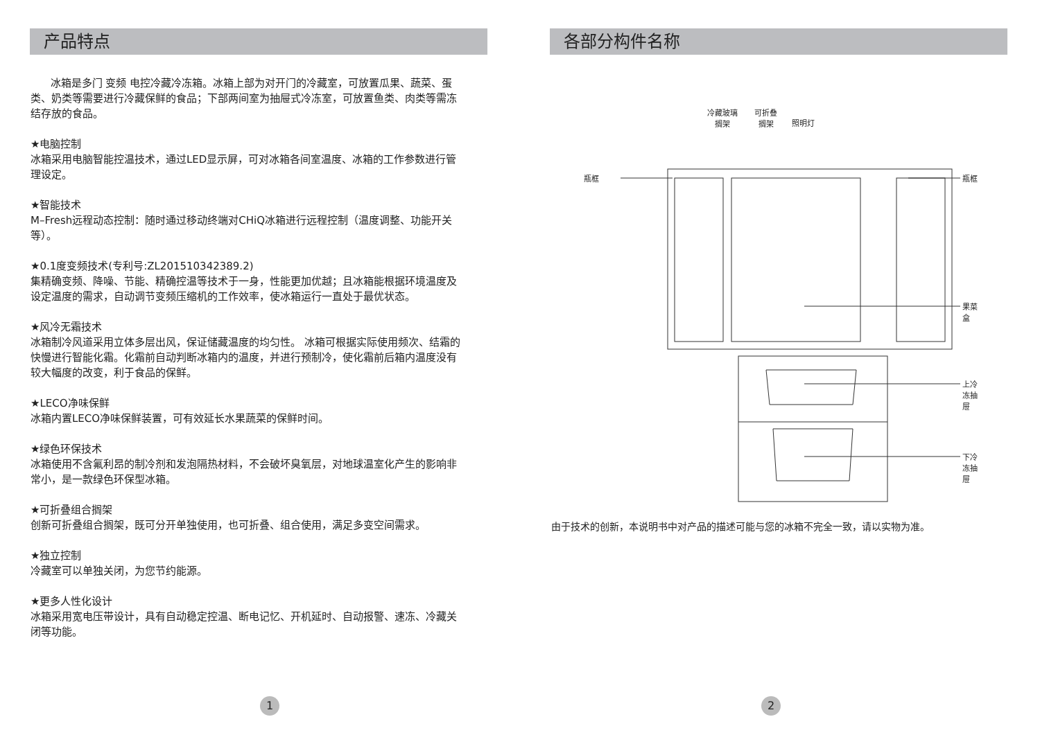产品特点
冰箱是多门 变频 电控冷藏冷冻箱。冰箱上部为对开门的冷藏室，可放置瓜果、蔬菜、蛋类、奶类等需要进行冷藏保鲜的食品；下部两间室为抽屉式冷冻室，可放置鱼类、肉类等需冻结存放的食品。
★电脑控制
冰箱采用电脑智能控温技术，通过LED显示屏，可对冰箱各间室温度、冰箱的工作参数进行管理设定。
★智能技术
M–Fresh远程动态控制：随时通过移动终端对CHiQ冰箱进行远程控制（温度调整、功能开关等）。
★0.1度变频技术(专利号:ZL201510342389.2)
集精确变频、降噪、节能、精确控温等技术于一身，性能更加优越；且冰箱能根据环境温度及设定温度的需求，自动调节变频压缩机的工作效率，使冰箱运行一直处于最优状态。
★风冷无霜技术
冰箱制冷风道采用立体多层出风，保证储藏温度的均匀性。 冰箱可根据实际使用频次、结霜的快慢进行智能化霜。化霜前自动判断冰箱内的温度，并进行预制冷，使化霜前后箱内温度没有较大幅度的改变，利于食品的保鲜。
★LECO净味保鲜
冰箱内置LECO净味保鲜装置，可有效延长水果蔬菜的保鲜时间。
★绿色环保技术
冰箱使用不含氟利昂的制冷剂和发泡隔热材料，不会破坏臭氧层，对地球温室化产生的影响非常小，是一款绿色环保型冰箱。
★可折叠组合搁架
创新可折叠组合搁架，既可分开单独使用，也可折叠、组合使用，满足多变空间需求。
★独立控制
冷藏室可以单独关闭，为您节约能源。
★更多人性化设计
冰箱采用宽电压带设计，具有自动稳定控温、断电记忆、开机延时、自动报警、速冻、冷藏关闭等功能。
1
各部分构件名称
冷藏玻璃
搁架
可折叠
搁架 照明灯
瓶框 瓶框
果菜盒
上冷冻抽屉
下冷冻抽屉
由于技术的创新，本说明书中对产品的描述可能与您的冰箱不完全一致，请以实物为准。
2